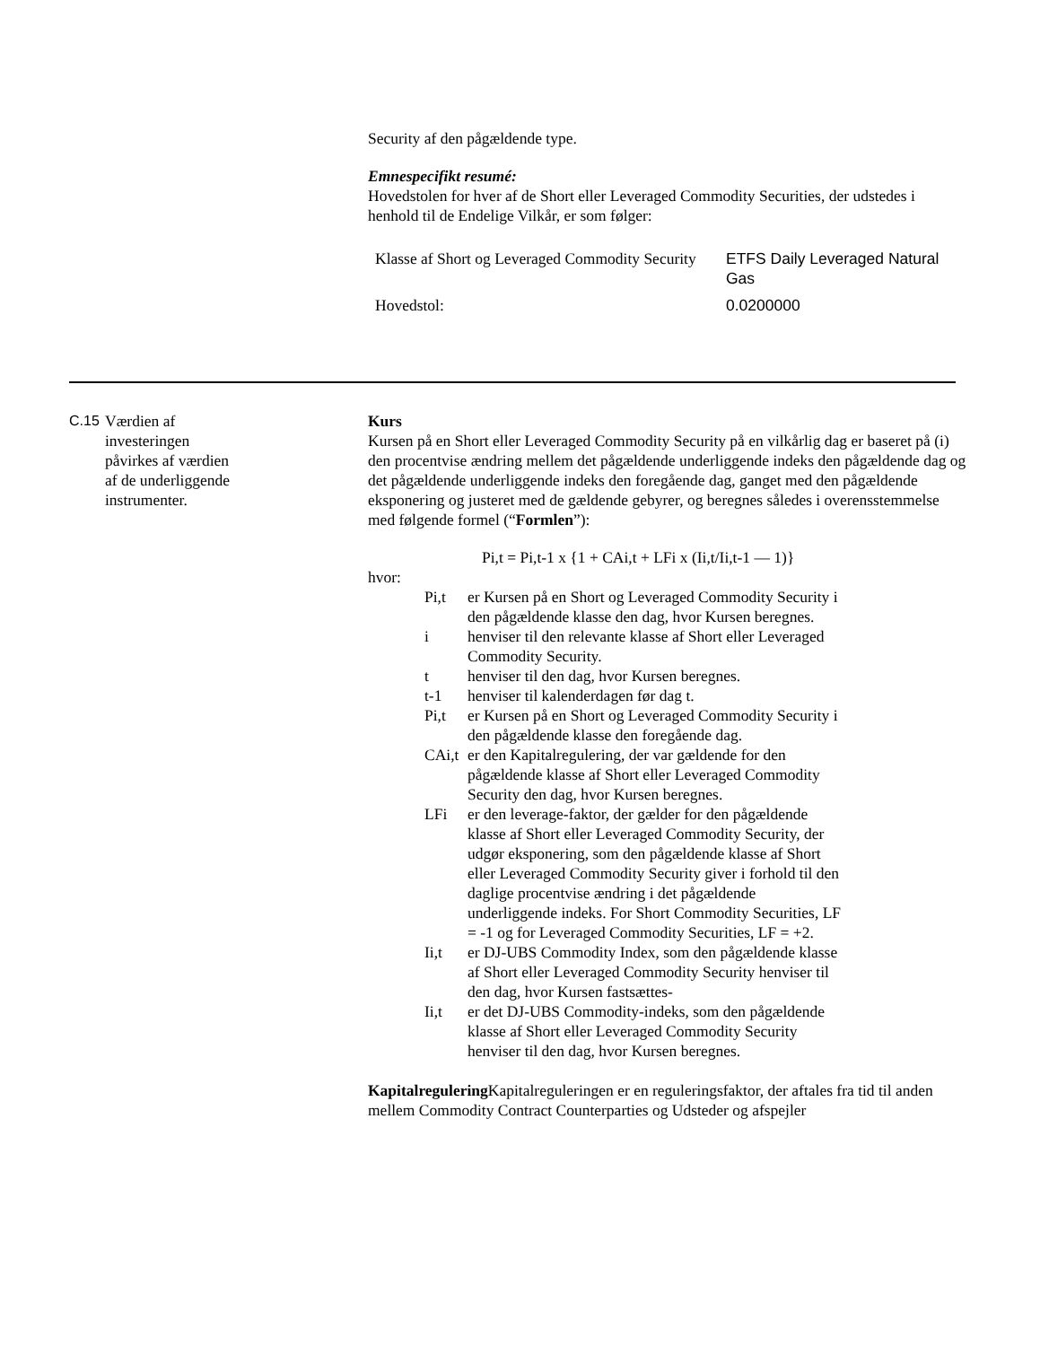Security af den pågældende type.
Emnespecifikt resumé:
Hovedstolen for hver af de Short eller Leveraged Commodity Securities, der udstedes i henhold til de Endelige Vilkår, er som følger:
| Klasse af Short og Leveraged Commodity Security | ETFS Daily Leveraged Natural Gas |
| Hovedstol: | 0.0200000 |
C.15 Værdien af
investeringen
påvirkes af værdien
af de underliggende
instrumenter.
Kurs
Kursen på en Short eller Leveraged Commodity Security på en vilkårlig dag er baseret på (i) den procentvise ændring mellem det pågældende underliggende indeks den pågældende dag og det pågældende underliggende indeks den foregående dag, ganget med den pågældende eksponering og justeret med de gældende gebyrer, og beregnes således i overensstemmelse med følgende formel (“Formlen”):
Pi,t = Pi,t-1 x {1 + CAi,t + LFi x (Ii,t/Ii,t-1 — 1)}
hvor:
Pi,t er Kursen på en Short og Leveraged Commodity Security i den pågældende klasse den dag, hvor Kursen beregnes.
i henviser til den relevante klasse af Short eller Leveraged Commodity Security.
t henviser til den dag, hvor Kursen beregnes.
t-1 henviser til kalenderdagen før dag t.
Pi,t er Kursen på en Short og Leveraged Commodity Security i den pågældende klasse den foregående dag.
CAi,t er den Kapitalregulering, der var gældende for den pågældende klasse af Short eller Leveraged Commodity Security den dag, hvor Kursen beregnes.
LFi er den leverage-faktor, der gælder for den pågældende klasse af Short eller Leveraged Commodity Security, der udgør eksponering, som den pågældende klasse af Short eller Leveraged Commodity Security giver i forhold til den daglige procentvise ændring i det pågældende underliggende indeks. For Short Commodity Securities, LF = -1 og for Leveraged Commodity Securities, LF = +2.
Ii,t er DJ-UBS Commodity Index, som den pågældende klasse af Short eller Leveraged Commodity Security henviser til den dag, hvor Kursen fastsættes-
Ii,t er det DJ-UBS Commodity-indeks, som den pågældende klasse af Short eller Leveraged Commodity Security henviser til den dag, hvor Kursen beregnes.
Kapitalregulering Kapitalreguleringen er en reguleringsfaktor, der aftales fra tid til anden mellem Commodity Contract Counterparties og Udsteder og afspejler